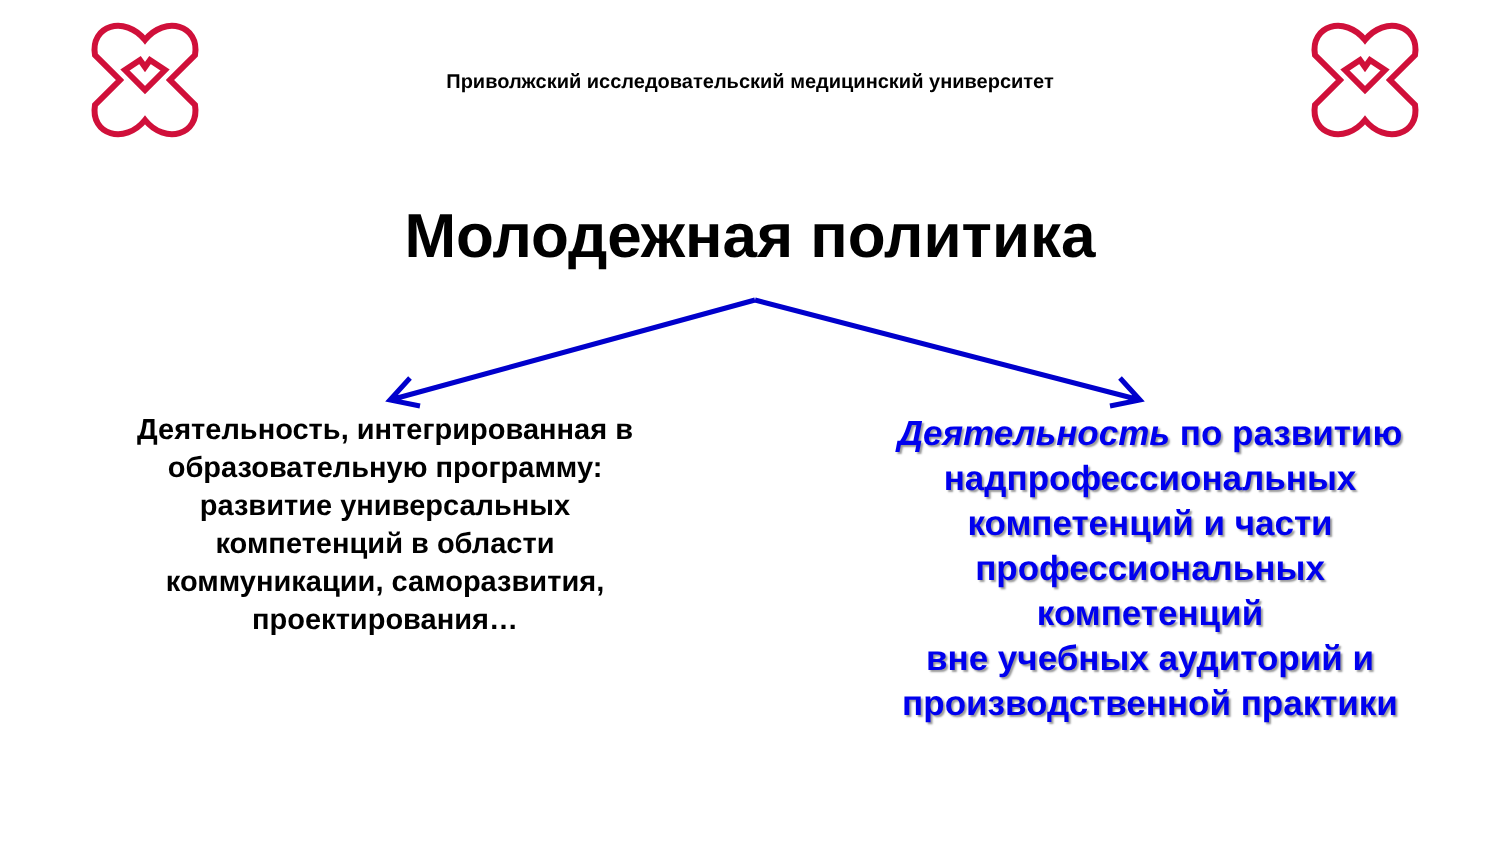Приволжский исследовательский медицинский университет
Молодежная политика
Деятельность, интегрированная в образовательную программу: развитие универсальных компетенций в области коммуникации, саморазвития, проектирования…
Деятельность по развитию надпрофессиональных компетенций и части профессиональных компетенций
вне учебных аудиторий и производственной практики